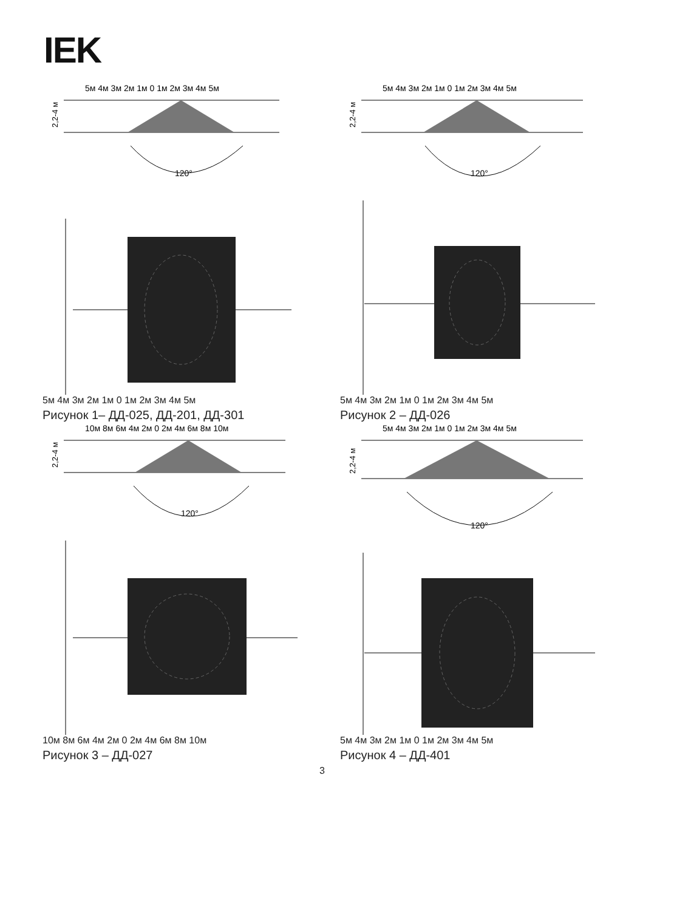IEK
5м 4м 3м 2м 1м 0 1м 2м 3м 4м 5м
2,2-4 м
120°
5м 4м 3м 2м 1м 0 1м 2м 3м 4м 5м
Рисунок 1– ДД-025, ДД-201, ДД-301
5м 4м 3м 2м 1м 0 1м 2м 3м 4м 5м
2,2-4 м
120°
5м 4м 3м 2м 1м 0 1м 2м 3м 4м 5м
Рисунок 2 – ДД-026
10м 8м 6м 4м 2м 0 2м 4м 6м 8м 10м
2,2-4 м
120°
10м 8м 6м 4м 2м 0 2м 4м 6м 8м 10м
Рисунок 3 – ДД-027
5м 4м 3м 2м 1м 0 1м 2м 3м 4м 5м
2,2-4 м
120°
5м 4м 3м 2м 1м 0 1м 2м 3м 4м 5м
Рисунок 4 – ДД-401
3